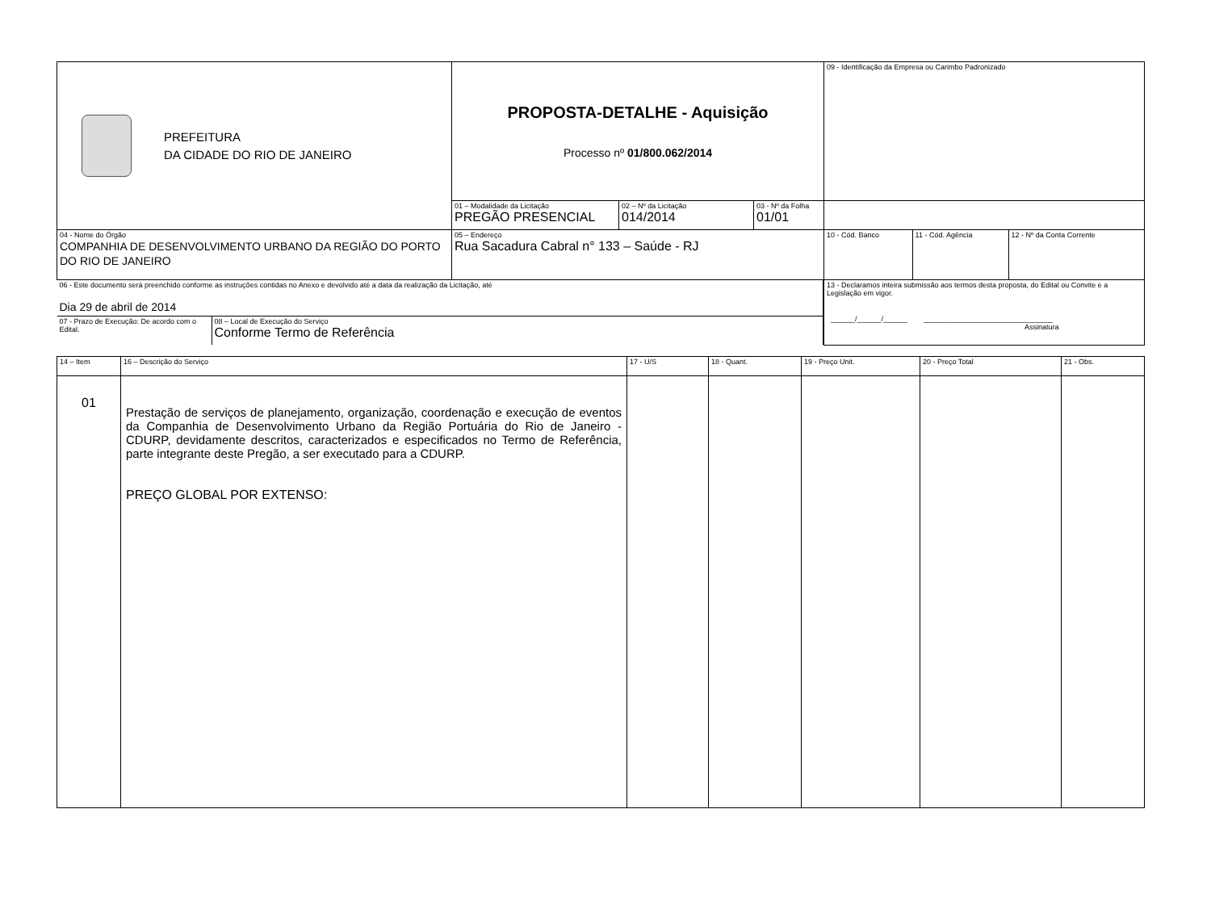| PREFEITURA DA CIDADE DO RIO DE JANEIRO | PROPOSTA-DETALHE - Aquisição Processo nº 01/800.062/2014 | | | 09 - Identificação da Empresa ou Carimbo Padronizado | | |
| | 01 – Modalidade da Licitação PREGÃO PRESENCIAL | 02 – Nº da Licitação 014/2014 | 03 - Nº da Folha 01/01 | | | |
| 04 - Nome do Órgão COMPANHIA DE DESENVOLVIMENTO URBANO DA REGIÃO DO PORTO DO RIO DE JANEIRO | 05 – Endereço Rua Sacadura Cabral n° 133 – Saúde - RJ | | | 10 - Cód. Banco | 11 - Cód. Agência | 12 - Nº da Conta Corrente |
| / 06 - Este documento será preenchido conforme as instruções contidas no Anexo e devolvido até a data da realização da Licitação, até Dia 29 de abril de 2014 / / / 07 - Prazo de Execução: De acordo com o Edital. / 08 – Local de Execução do Serviço Conforme Termo de Referência / | | | | 13 - Declaramos inteira submissão aos termos desta proposta, do Edital ou Convite e a Legislação em vigor. ______/______/______ ________________________________ Assinatura | | |
| 14 – Item | 16 – Descrição do Serviço | 17 - U/S | 18 - Quant. | 19 - Preço Unit. | 20 - Preço Total | 21 - Obs. |
| 01 | Prestação de serviços de planejamento, organização, coordenação e execução de eventos da Companhia de Desenvolvimento Urbano da Região Portuária do Rio de Janeiro - CDURP, devidamente descritos, caracterizados e especificados no Termo de Referência, parte integrante deste Pregão, a ser executado para a CDURP. PREÇO GLOBAL POR EXTENSO: | | | | | |